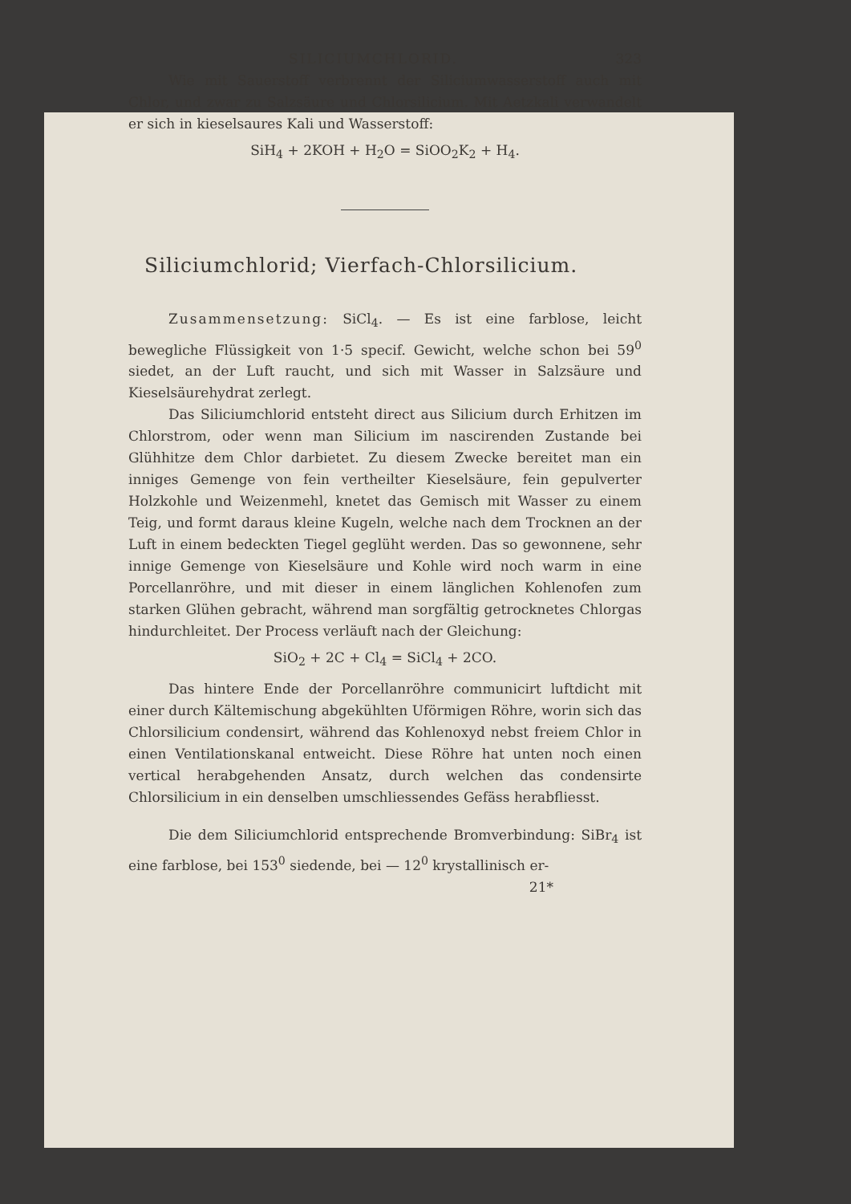SILICIUMCHLORID. 323
Wie mit Sauerstoff verbrennt der Siliciumwasserstoff auch mit Chlor, und zwar zu Salzsäure und Chlorsilicium. Mit Aetzkali verwandelt er sich in kieselsaures Kali und Wasserstoff:
SiH<sub>4</sub> + 2KOH + H<sub>2</sub>O = SiOO<sub>2</sub>K<sub>2</sub> + H<sub>4</sub>.
Siliciumchlorid; Vierfach-Chlorsilicium.
Zusammensetzung: SiCl<sub>4</sub>. — Es ist eine farblose, leicht bewegliche Flüssigkeit von 1·5 specif. Gewicht, welche schon bei 59<sup>0</sup> siedet, an der Luft raucht, und sich mit Wasser in Salzsäure und Kieselsäurehydrat zerlegt.
Das Siliciumchlorid entsteht direct aus Silicium durch Erhitzen im Chlorstrom, oder wenn man Silicium im nascirenden Zustande bei Glühhitze dem Chlor darbietet. Zu diesem Zwecke bereitet man ein inniges Gemenge von fein vertheilter Kieselsäure, fein gepulverter Holzkohle und Weizenmehl, knetet das Gemisch mit Wasser zu einem Teig, und formt daraus kleine Kugeln, welche nach dem Trocknen an der Luft in einem bedeckten Tiegel geglüht werden. Das so gewonnene, sehr innige Gemenge von Kieselsäure und Kohle wird noch warm in eine Porcellanröhre, und mit dieser in einem länglichen Kohlenofen zum starken Glühen gebracht, während man sorgfältig getrocknetes Chlorgas hindurchleitet. Der Process verläuft nach der Gleichung:
SiO<sub>2</sub> + 2C + Cl<sub>4</sub> = SiCl<sub>4</sub> + 2CO.
Das hintere Ende der Porcellanröhre communicirt luftdicht mit einer durch Kältemischung abgekühlten Uförmigen Röhre, worin sich das Chlorsilicium condensirt, während das Kohlenoxyd nebst freiem Chlor in einen Ventilationskanal entweicht. Diese Röhre hat unten noch einen vertical herabgehenden Ansatz, durch welchen das condensirte Chlorsilicium in ein denselben umschliessendes Gefäss herabfliesst.
Die dem Siliciumchlorid entsprechende Bromverbindung: SiBr<sub>4</sub> ist eine farblose, bei 153<sup>0</sup> siedende, bei — 12<sup>0</sup> krystallinisch er-
21*